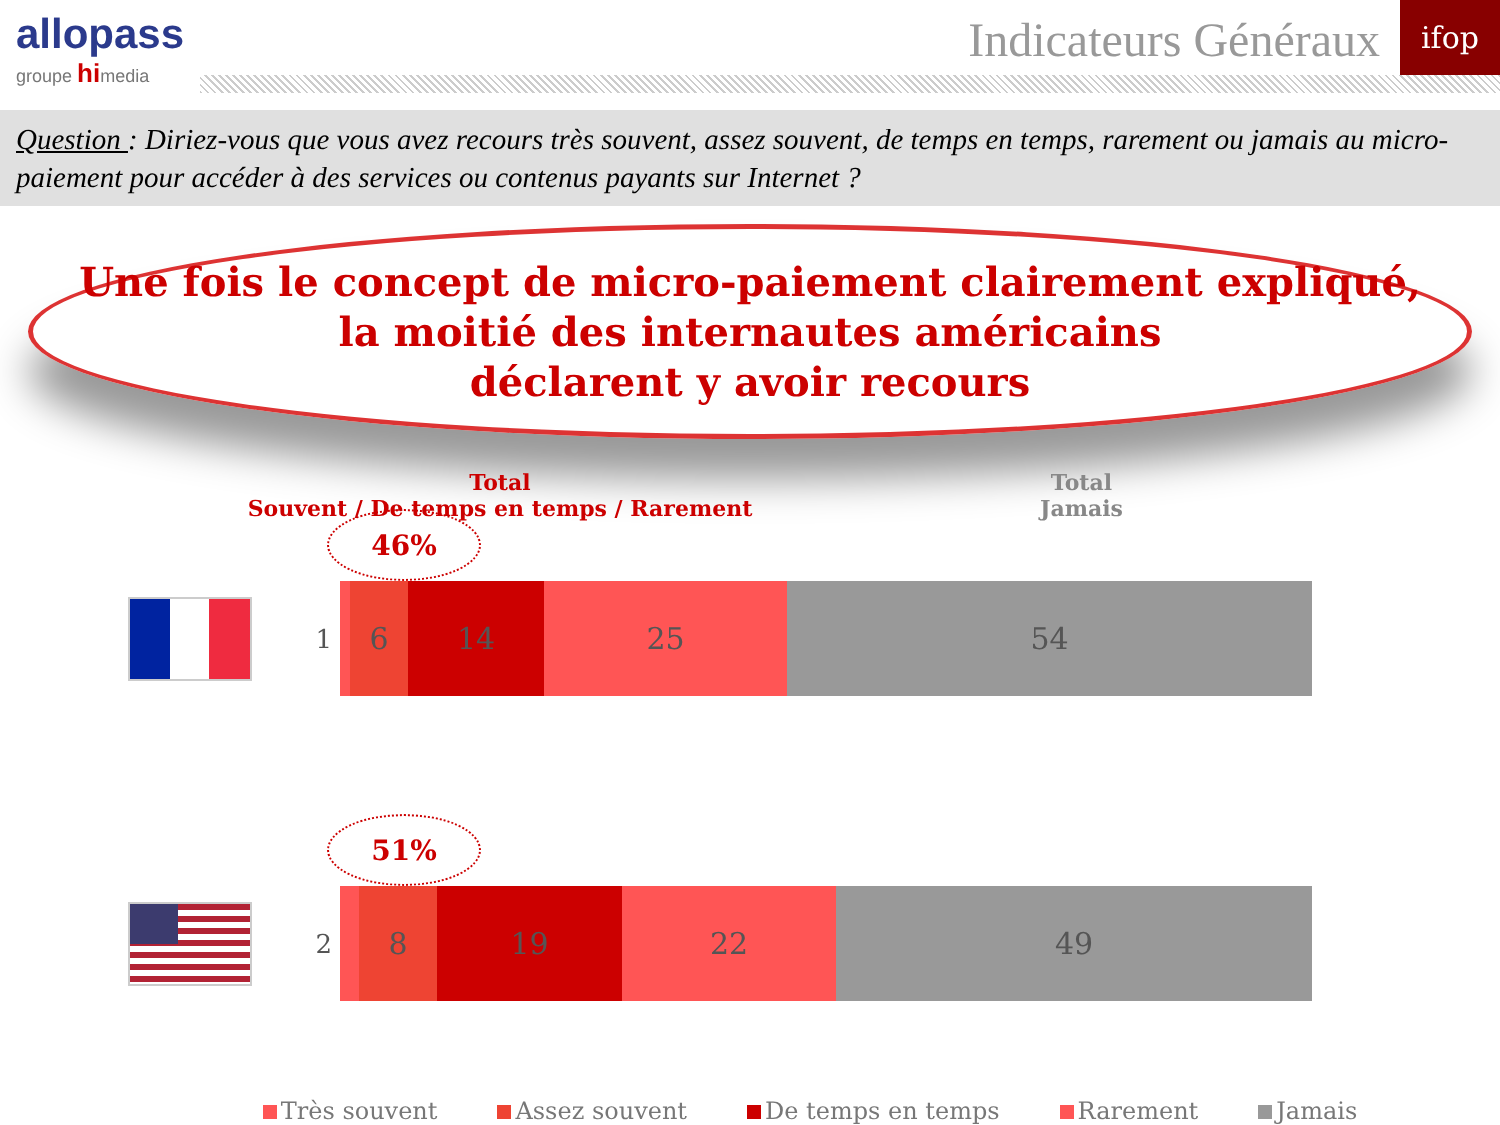allopass
groupe himedia
Indicateurs Généraux ifop
Question : Diriez-vous que vous avez recours très souvent, assez souvent, de temps en temps, rarement ou jamais au micro-paiement pour accéder à des services ou contenus payants sur Internet ?
Une fois le concept de micro-paiement clairement expliqué,
la moitié des internautes américains
déclarent y avoir recours
Total
Souvent / De temps en temps / Rarement
Total
Jamais
46%
1
6 14 25 54
51%
2
8 19 22 49
Très souvent Assez souvent De temps en temps Rarement Jamais